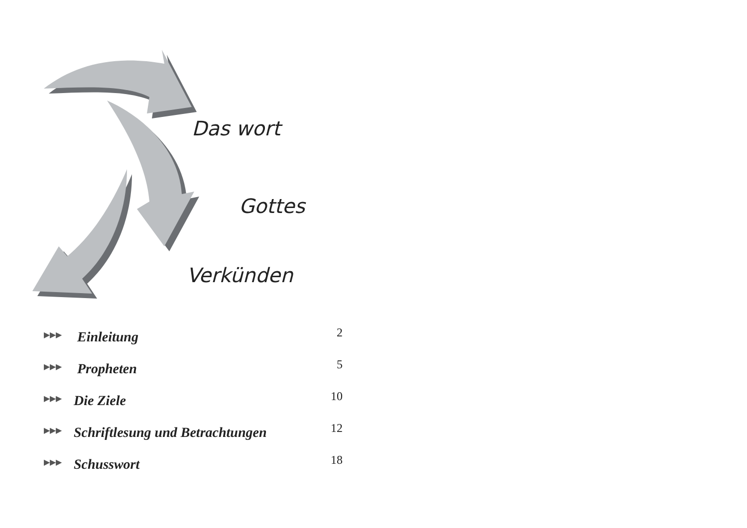Das wort
Gottes
Verkünden
▶▶▶ Einleitung 2
▶▶▶ Propheten 5
▶▶▶ Die Ziele 10
▶▶▶ Schriftlesung und Betrachtungen 12
▶▶▶ Schusswort 18